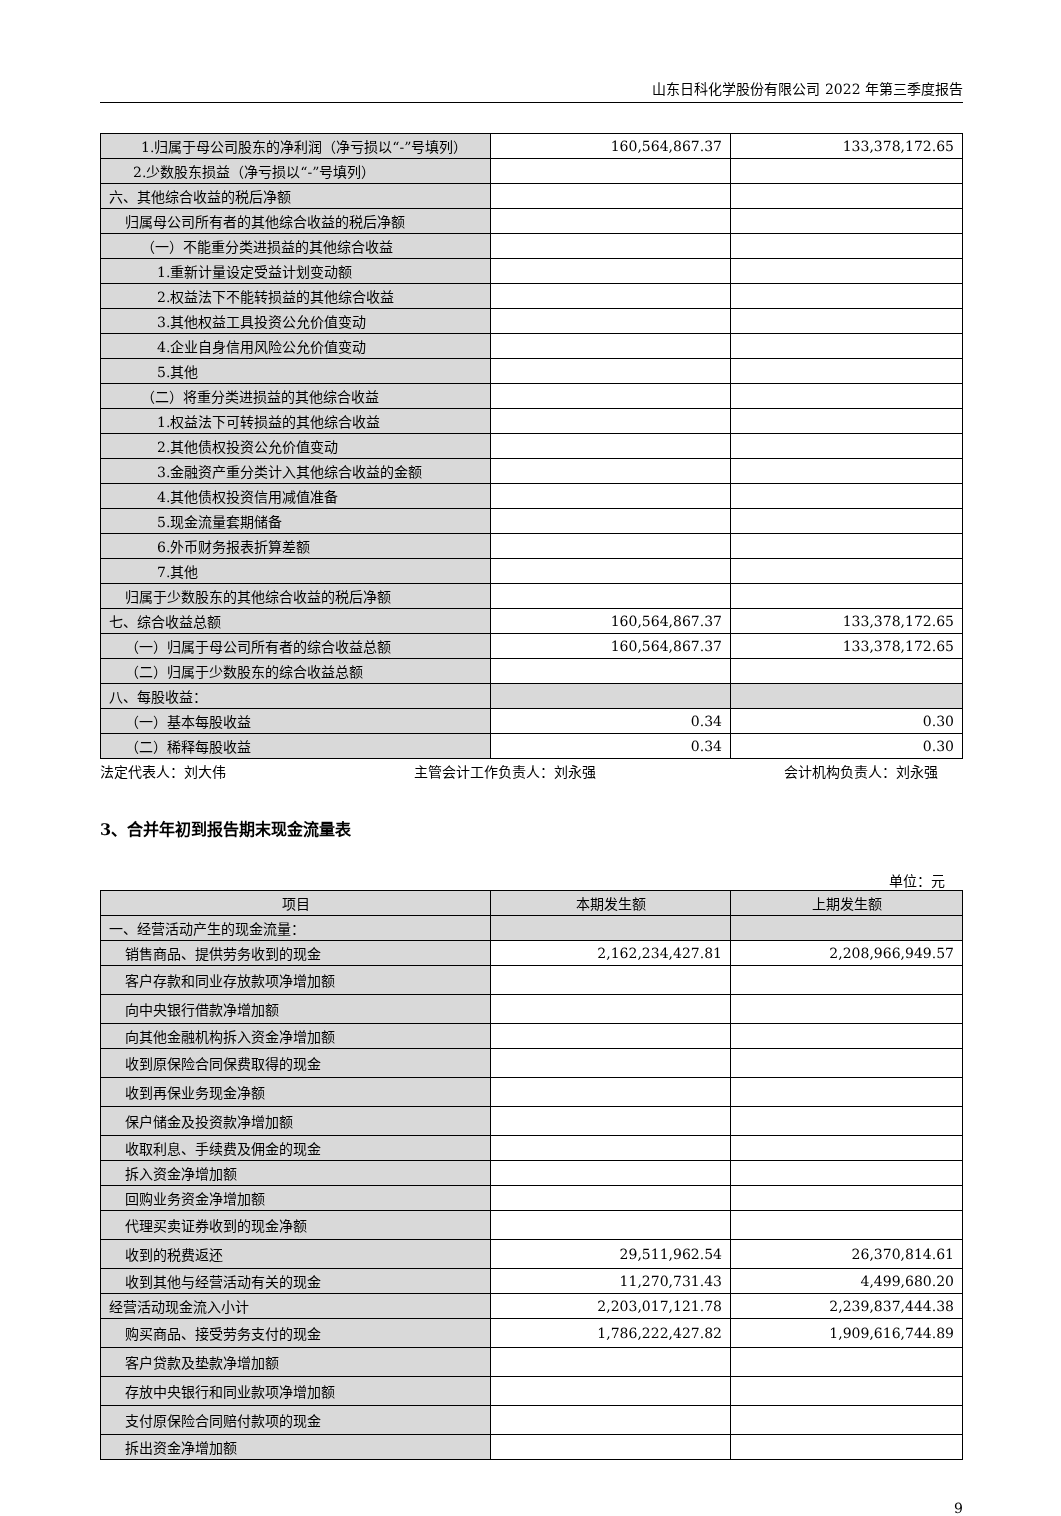山东日科化学股份有限公司 2022 年第三季度报告
| 1.归属于母公司股东的净利润（净亏损以“-”号填列） | 160,564,867.37 | 133,378,172.65 |
| 2.少数股东损益（净亏损以“-”号填列） | | |
| 六、其他综合收益的税后净额 | | |
| 归属母公司所有者的其他综合收益的税后净额 | | |
| （一）不能重分类进损益的其他综合收益 | | |
| 1.重新计量设定受益计划变动额 | | |
| 2.权益法下不能转损益的其他综合收益 | | |
| 3.其他权益工具投资公允价值变动 | | |
| 4.企业自身信用风险公允价值变动 | | |
| 5.其他 | | |
| （二）将重分类进损益的其他综合收益 | | |
| 1.权益法下可转损益的其他综合收益 | | |
| 2.其他债权投资公允价值变动 | | |
| 3.金融资产重分类计入其他综合收益的金额 | | |
| 4.其他债权投资信用减值准备 | | |
| 5.现金流量套期储备 | | |
| 6.外币财务报表折算差额 | | |
| 7.其他 | | |
| 归属于少数股东的其他综合收益的税后净额 | | |
| 七、综合收益总额 | 160,564,867.37 | 133,378,172.65 |
| （一）归属于母公司所有者的综合收益总额 | 160,564,867.37 | 133,378,172.65 |
| （二）归属于少数股东的综合收益总额 | | |
| 八、每股收益： | | |
| （一）基本每股收益 | 0.34 | 0.30 |
| （二）稀释每股收益 | 0.34 | 0.30 |
法定代表人：刘大伟 主管会计工作负责人：刘永强 会计机构负责人：刘永强
3、合并年初到报告期末现金流量表
单位：元
| 项目 | 本期发生额 | 上期发生额 |
| --- | --- | --- |
| 一、经营活动产生的现金流量： | | |
| 销售商品、提供劳务收到的现金 | 2,162,234,427.81 | 2,208,966,949.57 |
| 客户存款和同业存放款项净增加额 | | |
| 向中央银行借款净增加额 | | |
| 向其他金融机构拆入资金净增加额 | | |
| 收到原保险合同保费取得的现金 | | |
| 收到再保业务现金净额 | | |
| 保户储金及投资款净增加额 | | |
| 收取利息、手续费及佣金的现金 | | |
| 拆入资金净增加额 | | |
| 回购业务资金净增加额 | | |
| 代理买卖证券收到的现金净额 | | |
| 收到的税费返还 | 29,511,962.54 | 26,370,814.61 |
| 收到其他与经营活动有关的现金 | 11,270,731.43 | 4,499,680.20 |
| 经营活动现金流入小计 | 2,203,017,121.78 | 2,239,837,444.38 |
| 购买商品、接受劳务支付的现金 | 1,786,222,427.82 | 1,909,616,744.89 |
| 客户贷款及垫款净增加额 | | |
| 存放中央银行和同业款项净增加额 | | |
| 支付原保险合同赔付款项的现金 | | |
| 拆出资金净增加额 | | |
9